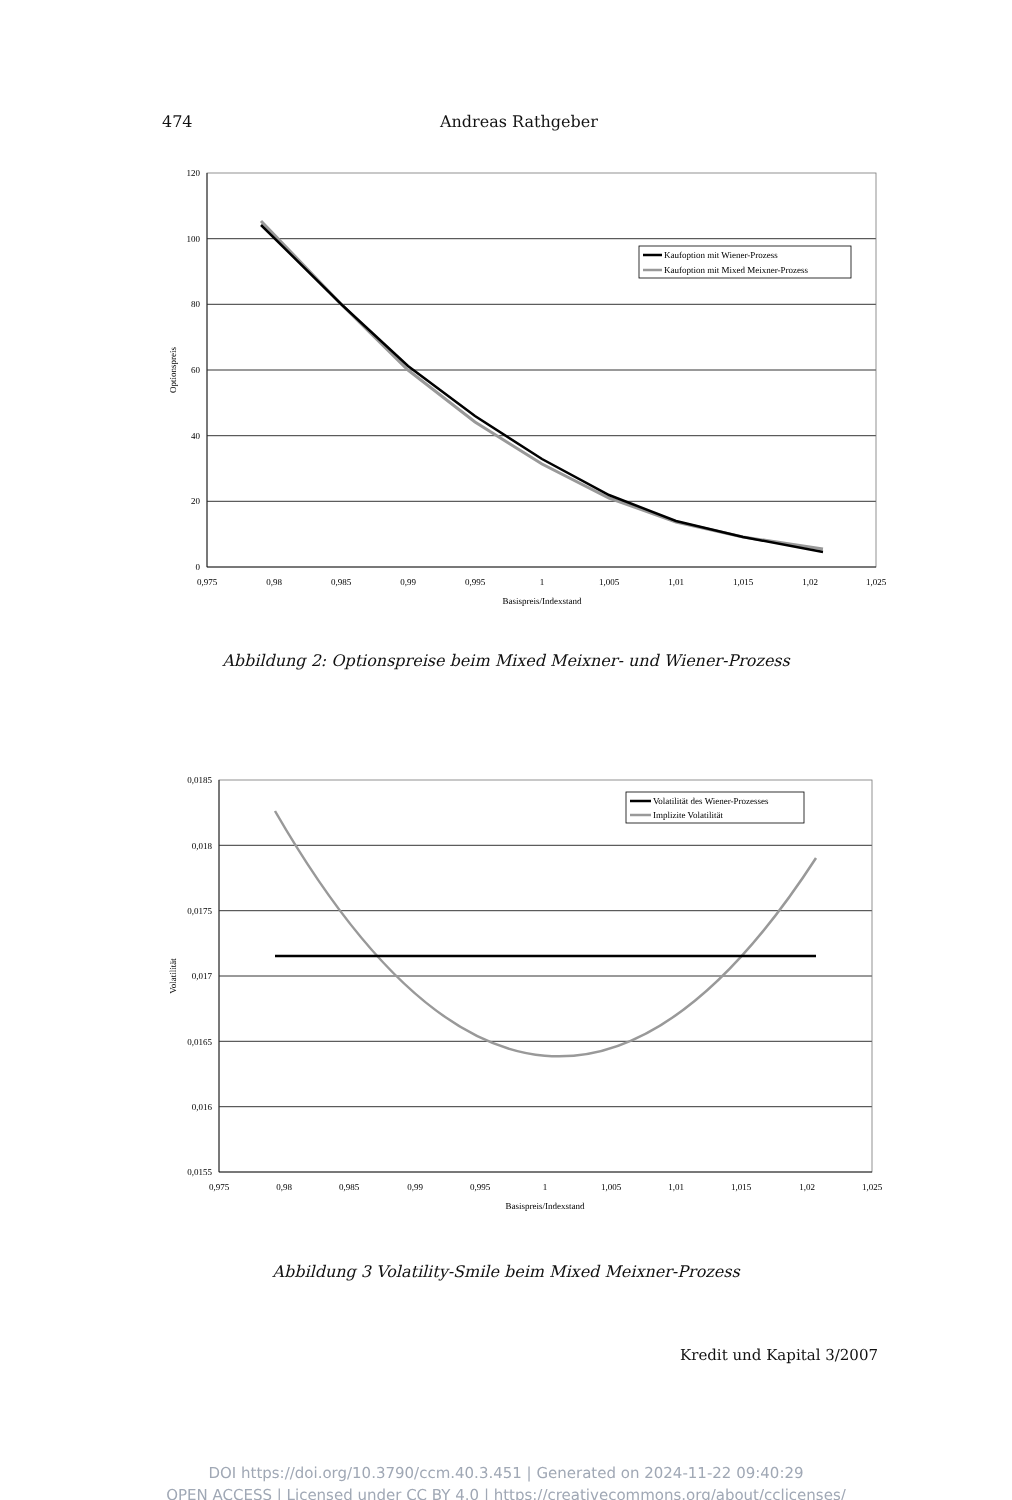474 Andreas Rathgeber
0
20
40
60
80
100
120
0,975
0,98
0,985
0,99
0,995
1
1,005
1,01
1,015
1,02
1,025
Basispreis/Indexstand
Optionspreis
Kaufoption mit Wiener-Prozess
Kaufoption mit Mixed Meixner-Prozess
Abbildung 2: Optionspreise beim Mixed Meixner- und Wiener-Prozess
0,0155
0,016
0,0165
0,017
0,0175
0,018
0,0185
0,975
0,98
0,985
0,99
0,995
1
1,005
1,01
1,015
1,02
1,025
Basispreis/Indexstand
Volatilität
Volatilität des Wiener-Prozesses
Implizite Volatilität
Abbildung 3 Volatility-Smile beim Mixed Meixner-Prozess
Kredit und Kapital 3/2007
DOI https://doi.org/10.3790/ccm.40.3.451 | Generated on 2024-11-22 09:40:29
OPEN ACCESS | Licensed under CC BY 4.0 | https://creativecommons.org/about/cclicenses/